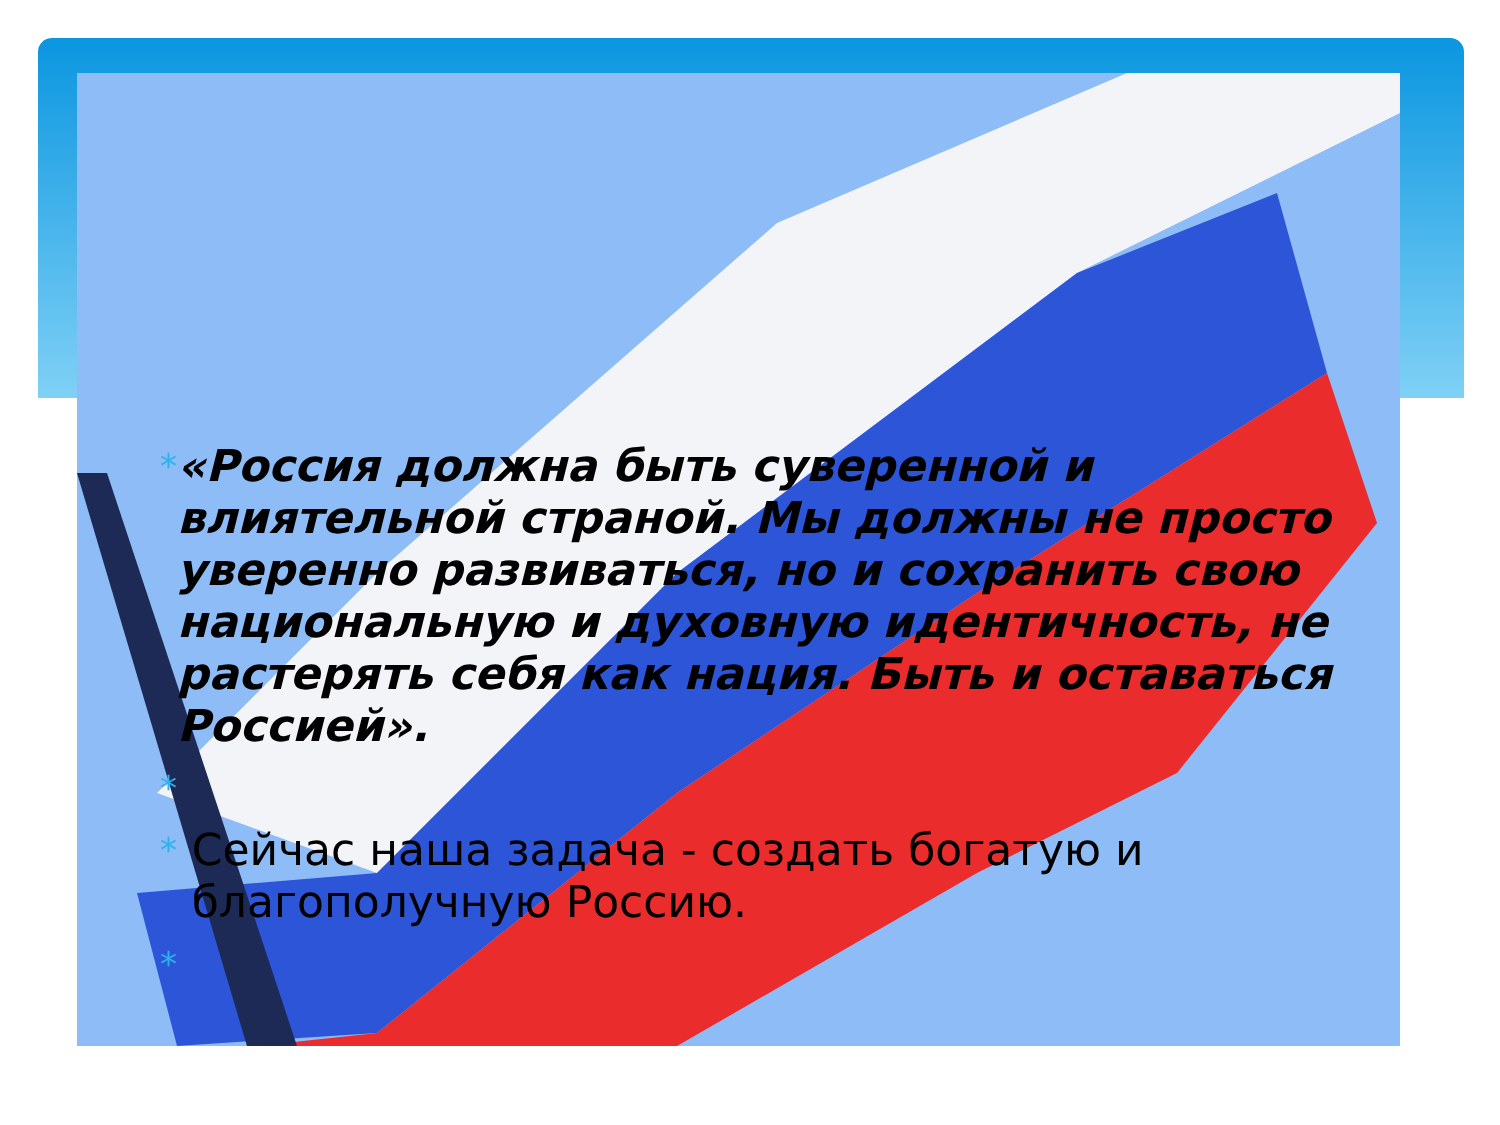* «Россия должна быть суверенной и влиятельной страной. Мы должны не просто уверенно развиваться, но и сохранить свою национальную и духовную идентичность, не растерять себя как нация. Быть и оставаться Россией».
*
* Сейчас наша задача - создать богатую и благополучную Россию.
*